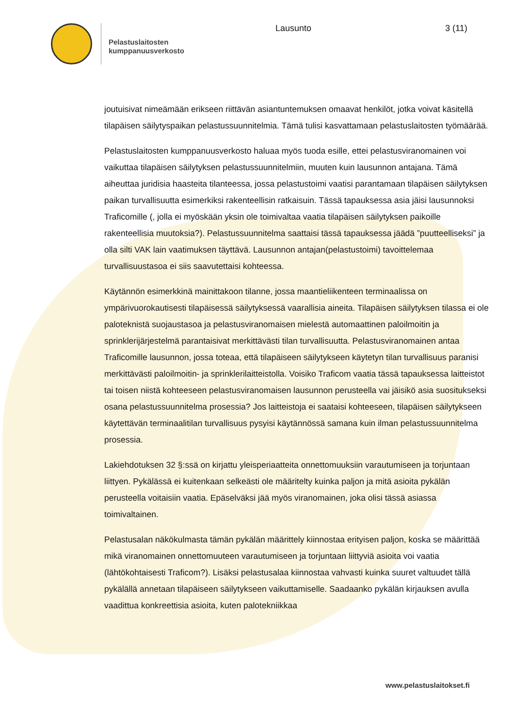Pelastuslaitosten
kumppanuusverkosto
Lausunto 3 (11)
joutuisivat nimeämään erikseen riittävän asiantuntemuksen omaavat henkilöt, jotka voivat käsitellä tilapäisen säilytyspaikan pelastussuunnitelmia. Tämä tulisi kasvattamaan pelastuslaitosten työmäärää.
Pelastuslaitosten kumppanuusverkosto haluaa myös tuoda esille, ettei pelastusviranomainen voi vaikuttaa tilapäisen säilytyksen pelastussuunnitelmiin, muuten kuin lausunnon antajana. Tämä aiheuttaa juridisia haasteita tilanteessa, jossa pelastustoimi vaatisi parantamaan tilapäisen säilytyksen paikan turvallisuutta esimerkiksi rakenteellisin ratkaisuin. Tässä tapauksessa asia jäisi lausunnoksi Traficomille (, jolla ei myöskään yksin ole toimivaltaa vaatia tilapäisen säilytyksen paikoille rakenteellisia muutoksia?). Pelastussuunnitelma saattaisi tässä tapauksessa jäädä ”puutteelliseksi” ja olla silti VAK lain vaatimuksen täyttävä. Lausunnon antajan(pelastustoimi) tavoittelemaa turvallisuustasoa ei siis saavutettaisi kohteessa.
Käytännön esimerkkinä mainittakoon tilanne, jossa maantieliikenteen terminaalissa on ympärivuorokautisesti tilapäisessä säilytyksessä vaarallisia aineita. Tilapäisen säilytyksen tilassa ei ole paloteknistä suojaustasoa ja pelastusviranomaisen mielestä automaattinen paloilmoitin ja sprinklerijärjestelmä parantaisivat merkittävästi tilan turvallisuutta. Pelastusviranomainen antaa Traficomille lausunnon, jossa toteaa, että tilapäiseen säilytykseen käytetyn tilan turvallisuus paranisi merkittävästi paloilmoitin- ja sprinklerilaitteistolla. Voisiko Traficom vaatia tässä tapauksessa laitteistot tai toisen niistä kohteeseen pelastusviranomaisen lausunnon perusteella vai jäisikö asia suositukseksi osana pelastussuunnitelma prosessia? Jos laitteistoja ei saataisi kohteeseen, tilapäisen säilytykseen käytettävän terminaalitilan turvallisuus pysyisi käytännössä samana kuin ilman pelastussuunnitelma prosessia.
Lakiehdotuksen 32 §:ssä on kirjattu yleisperiaatteita onnettomuuksiin varautumiseen ja torjuntaan liittyen. Pykälässä ei kuitenkaan selkeästi ole määritelty kuinka paljon ja mitä asioita pykälän perusteella voitaisiin vaatia. Epäselväksi jää myös viranomainen, joka olisi tässä asiassa toimivaltainen.
Pelastusalan näkökulmasta tämän pykälän määrittely kiinnostaa erityisen paljon, koska se määrittää mikä viranomainen onnettomuuteen varautumiseen ja torjuntaan liittyviä asioita voi vaatia (lähtökohtaisesti Traficom?). Lisäksi pelastusalaa kiinnostaa vahvasti kuinka suuret valtuudet tällä pykälällä annetaan tilapäiseen säilytykseen vaikuttamiselle. Saadaanko pykälän kirjauksen avulla vaadittua konkreettisia asioita, kuten palotekniikkaa
www.pelastuslaitokset.fi